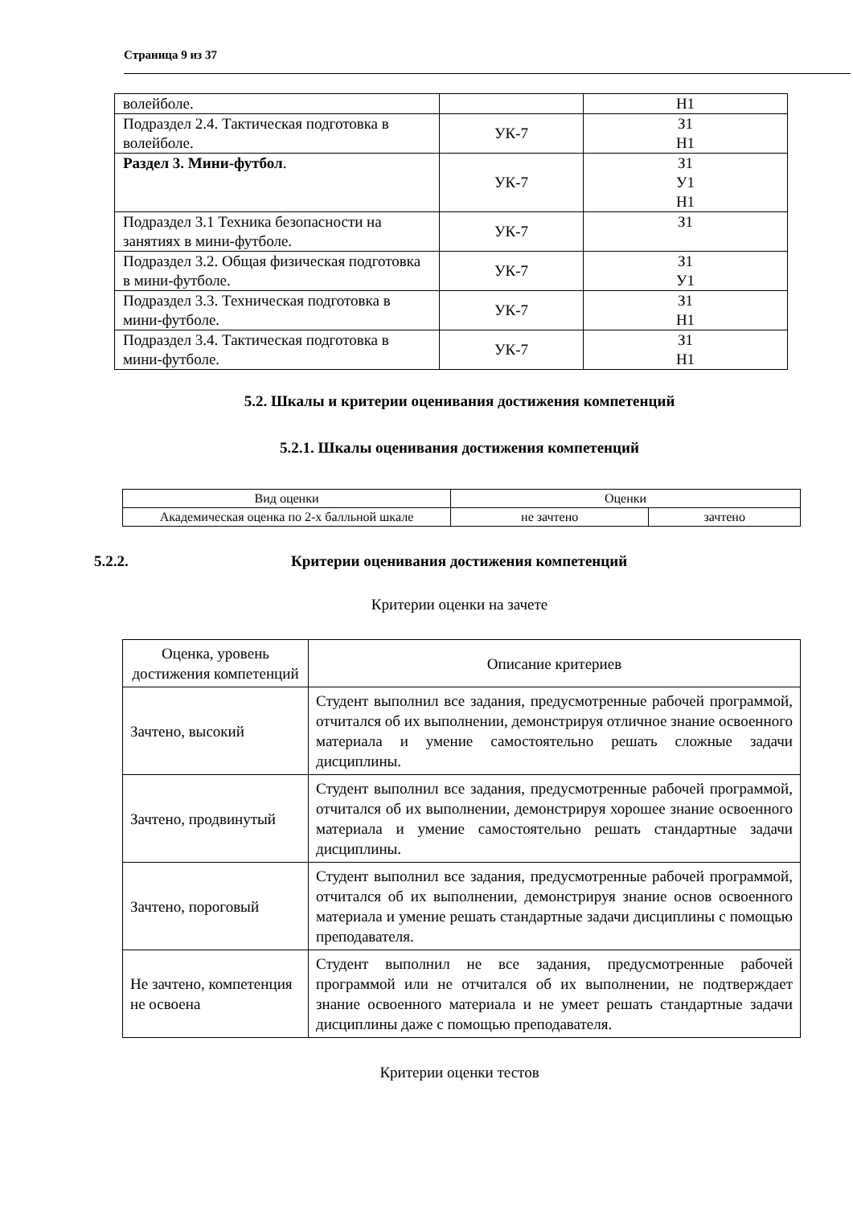Страница 9 из 37
| волейболе. | | Н1 |
| Подраздел 2.4. Тактическая подготовка в волейболе. | УК-7 | З1 Н1 |
| Раздел 3. Мини-футбол . | УК-7 | З1 У1 Н1 |
| Подраздел 3.1 Техника безопасности на занятиях в мини-футболе. | УК-7 | З1 |
| Подраздел 3.2. Общая физическая подготовка в мини-футболе. | УК-7 | З1 У1 |
| Подраздел 3.3. Техническая подготовка в мини-футболе. | УК-7 | З1 Н1 |
| Подраздел 3.4. Тактическая подготовка в мини-футболе. | УК-7 | З1 Н1 |
5.2. Шкалы и критерии оценивания достижения компетенций
5.2.1. Шкалы оценивания достижения компетенций
| Вид оценки | Оценки | |
| Академическая оценка по 2-х балльной шкале | не зачтено | зачтено |
5.2.2. Критерии оценивания достижения компетенций
Критерии оценки на зачете
| Оценка, уровень достижения компетенций | Описание критериев |
| Зачтено, высокий | Студент выполнил все задания, предусмотренные рабочей программой, отчитался об их выполнении, демонстрируя отличное знание освоенного материала и умение самостоятельно решать сложные задачи дисциплины. |
| Зачтено, продвинутый | Студент выполнил все задания, предусмотренные рабочей программой, отчитался об их выполнении, демонстрируя хорошее знание освоенного материала и умение самостоятельно решать стандартные задачи дисциплины. |
| Зачтено, пороговый | Студент выполнил все задания, предусмотренные рабочей программой, отчитался об их выполнении, демонстрируя знание основ освоенного материала и умение решать стандартные задачи дисциплины с помощью преподавателя. |
| Не зачтено, компетенция не освоена | Студент выполнил не все задания, предусмотренные рабочей программой или не отчитался об их выполнении, не подтверждает знание освоенного материала и не умеет решать стандартные задачи дисциплины даже с помощью преподавателя. |
Критерии оценки тестов